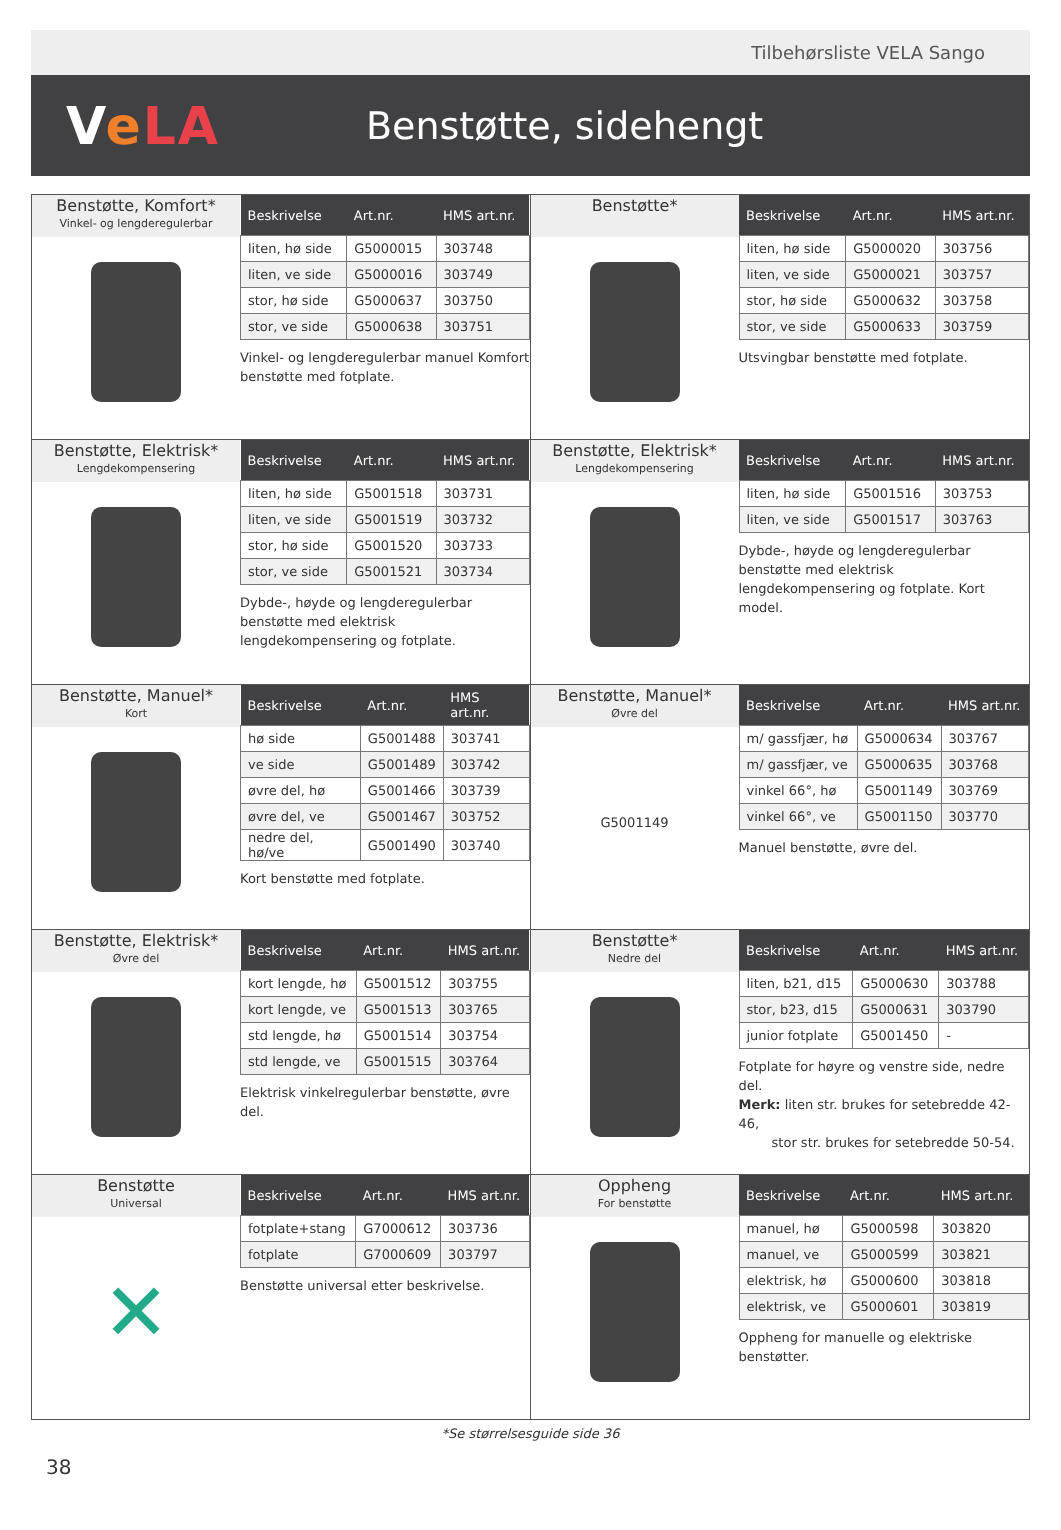Tilbehørsliste VELA Sango
VeLA
Benstøtte, sidehengt
Benstøtte, Komfort*
Vinkel- og lengderegulerbar
| Beskrivelse | Art.nr. | HMS art.nr. |
| --- | --- | --- |
| liten, hø side | G5000015 | 303748 |
| liten, ve side | G5000016 | 303749 |
| stor, hø side | G5000637 | 303750 |
| stor, ve side | G5000638 | 303751 |
Vinkel- og lengderegulerbar manuel Komfort benstøtte med fotplate.
Benstøtte*
| Beskrivelse | Art.nr. | HMS art.nr. |
| --- | --- | --- |
| liten, hø side | G5000020 | 303756 |
| liten, ve side | G5000021 | 303757 |
| stor, hø side | G5000632 | 303758 |
| stor, ve side | G5000633 | 303759 |
Utsvingbar benstøtte med fotplate.
Benstøtte, Elektrisk*
Lengdekompensering
| Beskrivelse | Art.nr. | HMS art.nr. |
| --- | --- | --- |
| liten, hø side | G5001518 | 303731 |
| liten, ve side | G5001519 | 303732 |
| stor, hø side | G5001520 | 303733 |
| stor, ve side | G5001521 | 303734 |
Dybde-, høyde og lengderegulerbar benstøtte med elektrisk lengdekompensering og fotplate.
Benstøtte, Elektrisk*
Lengdekompensering
| Beskrivelse | Art.nr. | HMS art.nr. |
| --- | --- | --- |
| liten, hø side | G5001516 | 303753 |
| liten, ve side | G5001517 | 303763 |
Dybde-, høyde og lengderegulerbar benstøtte med elektrisk lengdekompensering og fotplate. Kort model.
Benstøtte, Manuel*
Kort
| Beskrivelse | Art.nr. | HMS art.nr. |
| --- | --- | --- |
| hø side | G5001488 | 303741 |
| ve side | G5001489 | 303742 |
| øvre del, hø | G5001466 | 303739 |
| øvre del, ve | G5001467 | 303752 |
| nedre del, hø/ve | G5001490 | 303740 |
Kort benstøtte med fotplate.
Benstøtte, Manuel*
Øvre del
G5001149
| Beskrivelse | Art.nr. | HMS art.nr. |
| --- | --- | --- |
| m/ gassfjær, hø | G5000634 | 303767 |
| m/ gassfjær, ve | G5000635 | 303768 |
| vinkel 66°, hø | G5001149 | 303769 |
| vinkel 66°, ve | G5001150 | 303770 |
Manuel benstøtte, øvre del.
Benstøtte, Elektrisk*
Øvre del
| Beskrivelse | Art.nr. | HMS art.nr. |
| --- | --- | --- |
| kort lengde, hø | G5001512 | 303755 |
| kort lengde, ve | G5001513 | 303765 |
| std lengde, hø | G5001514 | 303754 |
| std lengde, ve | G5001515 | 303764 |
Elektrisk vinkelregulerbar benstøtte, øvre del.
Benstøtte*
Nedre del
| Beskrivelse | Art.nr. | HMS art.nr. |
| --- | --- | --- |
| liten, b21, d15 | G5000630 | 303788 |
| stor, b23, d15 | G5000631 | 303790 |
| junior fotplate | G5001450 | - |
Fotplate for høyre og venstre side, nedre del.
Merk: liten str. brukes for setebredde 42-46,
stor str. brukes for setebredde 50-54.
Benstøtte
Universal
✕
| Beskrivelse | Art.nr. | HMS art.nr. |
| --- | --- | --- |
| fotplate+stang | G7000612 | 303736 |
| fotplate | G7000609 | 303797 |
Benstøtte universal etter beskrivelse.
Oppheng
For benstøtte
| Beskrivelse | Art.nr. | HMS art.nr. |
| --- | --- | --- |
| manuel, hø | G5000598 | 303820 |
| manuel, ve | G5000599 | 303821 |
| elektrisk, hø | G5000600 | 303818 |
| elektrisk, ve | G5000601 | 303819 |
Oppheng for manuelle og elektriske benstøtter.
*Se størrelsesguide side 36
38